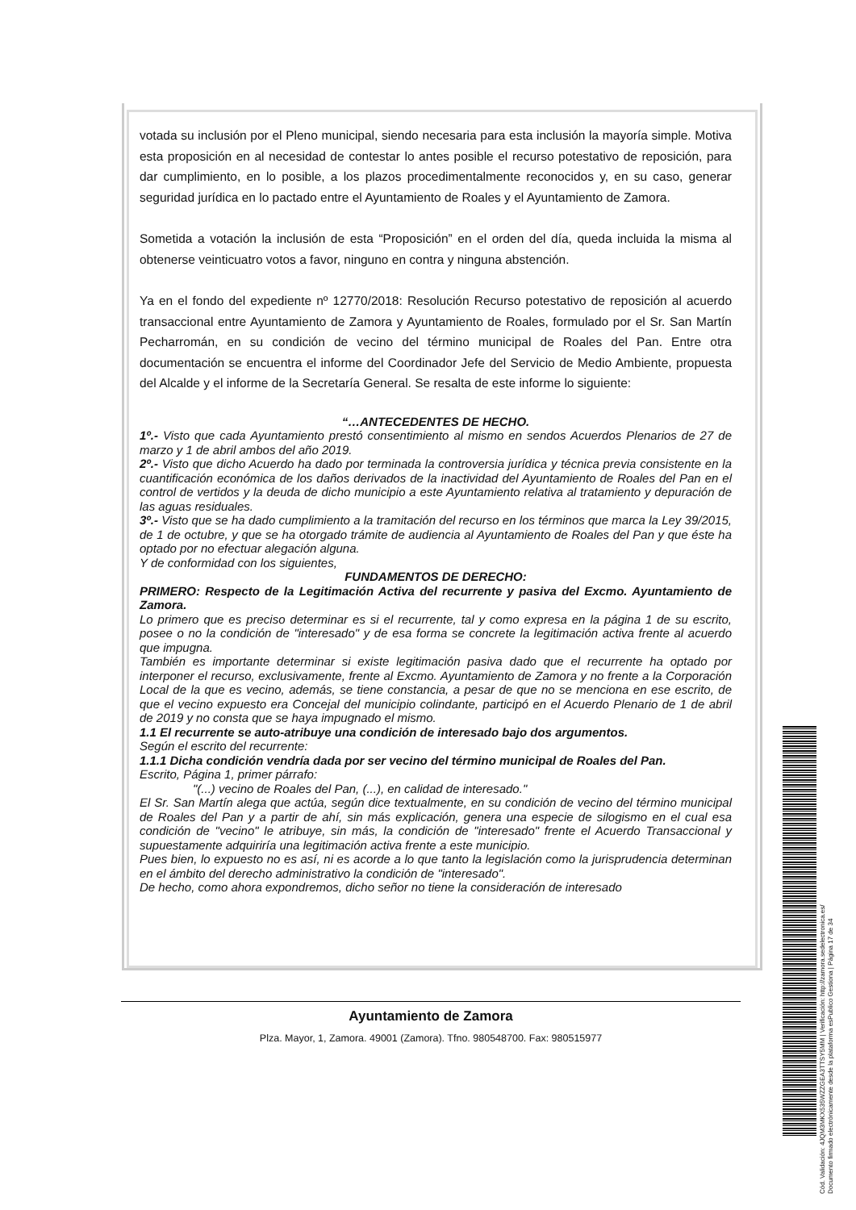votada su inclusión por el Pleno municipal, siendo necesaria para esta inclusión la mayoría simple. Motiva esta proposición en al necesidad de contestar lo antes posible el recurso potestativo de reposición, para dar cumplimiento, en lo posible, a los plazos procedimentalmente reconocidos y, en su caso, generar seguridad jurídica en lo pactado entre el Ayuntamiento de Roales y el Ayuntamiento de Zamora.
Sometida a votación la inclusión de esta “Proposición” en el orden del día, queda incluida la misma al obtenerse veinticuatro votos a favor, ninguno en contra y ninguna abstención.
Ya en el fondo del expediente nº 12770/2018: Resolución Recurso potestativo de reposición al acuerdo transaccional entre Ayuntamiento de Zamora y Ayuntamiento de Roales, formulado por el Sr. San Martín Pecharromán, en su condición de vecino del término municipal de Roales del Pan. Entre otra documentación se encuentra el informe del Coordinador Jefe del Servicio de Medio Ambiente, propuesta del Alcalde y el informe de la Secretaría General. Se resalta de este informe lo siguiente:
“…ANTECEDENTES DE HECHO.
1º.- Visto que cada Ayuntamiento prestó consentimiento al mismo en sendos Acuerdos Plenarios de 27 de marzo y 1 de abril ambos del año 2019.
2º.- Visto que dicho Acuerdo ha dado por terminada la controversia jurídica y técnica previa consistente en la cuantificación económica de los daños derivados de la inactividad del Ayuntamiento de Roales del Pan en el control de vertidos y la deuda de dicho municipio a este Ayuntamiento relativa al tratamiento y depuración de las aguas residuales.
3º.- Visto que se ha dado cumplimiento a la tramitación del recurso en los términos que marca la Ley 39/2015, de 1 de octubre, y que se ha otorgado trámite de audiencia al Ayuntamiento de Roales del Pan y que éste ha optado por no efectuar alegación alguna.
Y de conformidad con los siguientes,
FUNDAMENTOS DE DERECHO:
PRIMERO: Respecto de la Legitimación Activa del recurrente y pasiva del Excmo. Ayuntamiento de Zamora.
Lo primero que es preciso determinar es si el recurrente, tal y como expresa en la página 1 de su escrito, posee o no la condición de "interesado" y de esa forma se concrete la legitimación activa frente al acuerdo que impugna.
También es importante determinar si existe legitimación pasiva dado que el recurrente ha optado por interponer el recurso, exclusivamente, frente al Excmo. Ayuntamiento de Zamora y no frente a la Corporación Local de la que es vecino, además, se tiene constancia, a pesar de que no se menciona en ese escrito, de que el vecino expuesto era Concejal del municipio colindante, participó en el Acuerdo Plenario de 1 de abril de 2019 y no consta que se haya impugnado el mismo.
1.1 El recurrente se auto-atribuye una condición de interesado bajo dos argumentos.
Según el escrito del recurrente:
1.1.1 Dicha condición vendría dada por ser vecino del término municipal de Roales del Pan.
Escrito, Página 1, primer párrafo:
"(...) vecino de Roales del Pan, (...), en calidad de interesado."
El Sr. San Martín alega que actúa, según dice textualmente, en su condición de vecino del término municipal de Roales del Pan y a partir de ahí, sin más explicación, genera una especie de silogismo en el cual esa condición de "vecino" le atribuye, sin más, la condición de "interesado" frente el Acuerdo Transaccional y supuestamente adquiriría una legitimación activa frente a este municipio.
Pues bien, lo expuesto no es así, ni es acorde a lo que tanto la legislación como la jurisprudencia determinan en el ámbito del derecho administrativo la condición de "interesado".
De hecho, como ahora expondremos, dicho señor no tiene la consideración de interesado
Ayuntamiento de Zamora
Plza. Mayor, 1, Zamora. 49001 (Zamora). Tfno. 980548700. Fax: 980515977
Cód. Validación: 4JQM3MKX535WZZGEA3TTSY5MM | Verificación: http://zamora.sedelectronica.es/
Documento firmado electrónicamente desde la plataforma esPublico Gestiona | Página 17 de 34